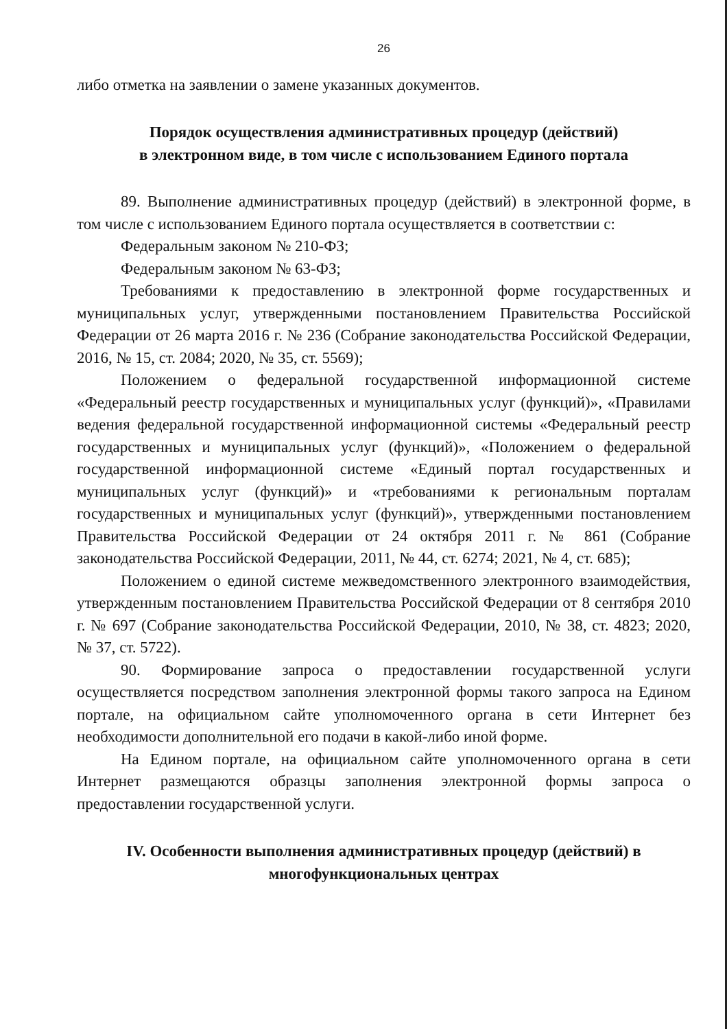26
либо отметка на заявлении о замене указанных документов.
Порядок осуществления административных процедур (действий)
в электронном виде, в том числе с использованием Единого портала
89. Выполнение административных процедур (действий) в электронной форме, в том числе с использованием Единого портала осуществляется в соответствии с:
Федеральным законом № 210-ФЗ;
Федеральным законом № 63-ФЗ;
Требованиями к предоставлению в электронной форме государственных и муниципальных услуг, утвержденными постановлением Правительства Российской Федерации от 26 марта 2016 г. № 236 (Собрание законодательства Российской Федерации, 2016, № 15, ст. 2084; 2020, № 35, ст. 5569);
Положением о федеральной государственной информационной системе «Федеральный реестр государственных и муниципальных услуг (функций)», «Правилами ведения федеральной государственной информационной системы «Федеральный реестр государственных и муниципальных услуг (функций)», «Положением о федеральной государственной информационной системе «Единый портал государственных и муниципальных услуг (функций)» и «требованиями к региональным порталам государственных и муниципальных услуг (функций)», утвержденными постановлением Правительства Российской Федерации от 24 октября 2011 г. № 861 (Собрание законодательства Российской Федерации, 2011, № 44, ст. 6274; 2021, № 4, ст. 685);
Положением о единой системе межведомственного электронного взаимодействия, утвержденным постановлением Правительства Российской Федерации от 8 сентября 2010 г. № 697 (Собрание законодательства Российской Федерации, 2010, № 38, ст. 4823; 2020, № 37, ст. 5722).
90. Формирование запроса о предоставлении государственной услуги осуществляется посредством заполнения электронной формы такого запроса на Едином портале, на официальном сайте уполномоченного органа в сети Интернет без необходимости дополнительной его подачи в какой-либо иной форме.
На Едином портале, на официальном сайте уполномоченного органа в сети Интернет размещаются образцы заполнения электронной формы запроса о предоставлении государственной услуги.
IV. Особенности выполнения административных процедур (действий) в многофункциональных центрах